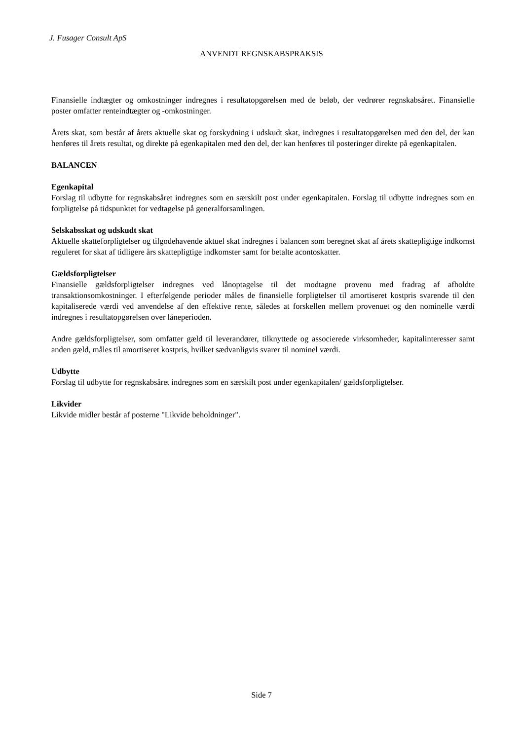J. Fusager Consult ApS
ANVENDT REGNSKABSPRAKSIS
Finansielle indtægter og omkostninger indregnes i resultatopgørelsen med de beløb, der vedrører regnskabsåret. Finansielle poster omfatter renteindtægter og -omkostninger.
Årets skat, som består af årets aktuelle skat og forskydning i udskudt skat, indregnes i resultatopgørelsen med den del, der kan henføres til årets resultat, og direkte på egenkapitalen med den del, der kan henføres til posteringer direkte på egenkapitalen.
BALANCEN
Egenkapital
Forslag til udbytte for regnskabsåret indregnes som en særskilt post under egenkapitalen. Forslag til udbytte indregnes som en forpligtelse på tidspunktet for vedtagelse på generalforsamlingen.
Selskabsskat og udskudt skat
Aktuelle skatteforpligtelser og tilgodehavende aktuel skat indregnes i balancen som beregnet skat af årets skattepligtige indkomst reguleret for skat af tidligere års skattepligtige indkomster samt for betalte acontoskatter.
Gældsforpligtelser
Finansielle gældsforpligtelser indregnes ved lånoptagelse til det modtagne provenu med fradrag af afholdte transaktionsomkostninger. I efterfølgende perioder måles de finansielle forpligtelser til amortiseret kostpris svarende til den kapitaliserede værdi ved anvendelse af den effektive rente, således at forskellen mellem provenuet og den nominelle værdi indregnes i resultatopgørelsen over låneperioden.
Andre gældsforpligtelser, som omfatter gæld til leverandører, tilknyttede og associerede virksomheder, kapitalinteresser samt anden gæld, måles til amortiseret kostpris, hvilket sædvanligvis svarer til nominel værdi.
Udbytte
Forslag til udbytte for regnskabsåret indregnes som en særskilt post under egenkapitalen/ gældsforpligtelser.
Likvider
Likvide midler består af posterne "Likvide beholdninger".
Side 7